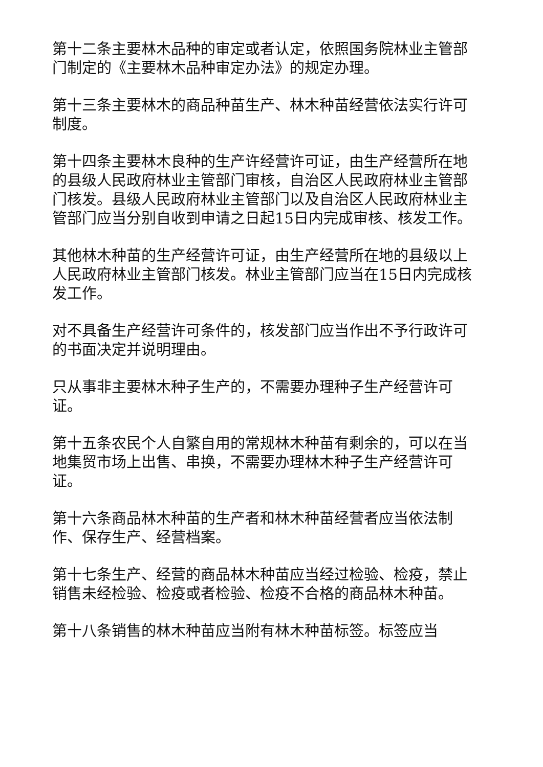第十二条主要林木品种的审定或者认定，依照国务院林业主管部门制定的《主要林木品种审定办法》的规定办理。
第十三条主要林木的商品种苗生产、林木种苗经营依法实行许可制度。
第十四条主要林木良种的生产许经营许可证，由生产经营所在地的县级人民政府林业主管部门审核，自治区人民政府林业主管部门核发。县级人民政府林业主管部门以及自治区人民政府林业主管部门应当分别自收到申请之日起15日内完成审核、核发工作。
其他林木种苗的生产经营许可证，由生产经营所在地的县级以上人民政府林业主管部门核发。林业主管部门应当在15日内完成核发工作。
对不具备生产经营许可条件的，核发部门应当作出不予行政许可的书面决定并说明理由。
只从事非主要林木种子生产的，不需要办理种子生产经营许可证。
第十五条农民个人自繁自用的常规林木种苗有剩余的，可以在当地集贸市场上出售、串换，不需要办理林木种子生产经营许可证。
第十六条商品林木种苗的生产者和林木种苗经营者应当依法制作、保存生产、经营档案。
第十七条生产、经营的商品林木种苗应当经过检验、检疫，禁止销售未经检验、检疫或者检验、检疫不合格的商品林木种苗。
第十八条销售的林木种苗应当附有林木种苗标签。标签应当